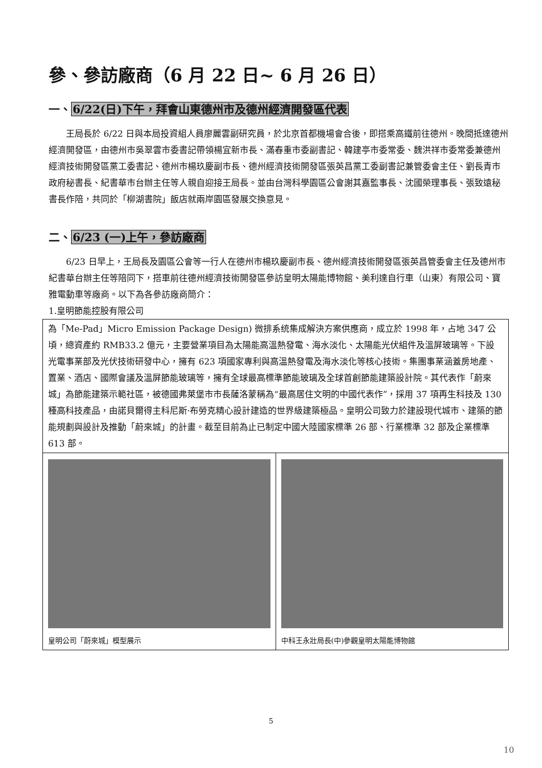參、參訪廠商（6 月 22 日~ 6 月 26 日）
一、6/22(日)下午，拜會山東德州市及德州經濟開發區代表
  王局長於 6/22 日與本局投資組人員廖麗雲副研究員，於北京首都機場會合後，即搭乘高鐵前往德州。晚間抵達德州經濟開發區，由德州市吳翠雲市委書記帶領楊宜新市長、滿春重市委副書記、韓建亭市委常委、魏洪祥市委常委兼德州經濟技術開發區黨工委書記、德州市楊玖慶副市長、德州經濟技術開發區張英昌黨工委副書記兼管委會主任、劉長青市政府秘書長、紀書華市台辦主任等人親自迎接王局長。並由台灣科學園區公會謝其嘉監事長、沈國榮理事長、張致遠秘書長作陪，共同於「柳湖書院」飯店就兩岸園區發展交換意見。
二、6/23 (一)上午，參訪廠商
  6/23 日早上，王局長及園區公會等一行人在德州市楊玖慶副市長、德州經濟技術開發區張英昌管委會主任及德州市紀書華台辦主任等陪同下，搭車前往德州經濟技術開發區參訪皇明太陽能博物館、美利達自行車（山東）有限公司、寶雅電動車等廠商。以下為各參訪廠商簡介：
1.皇明節能控股有限公司
| 為「Me-Pad」Micro Emission Package Design) 微排系统集成解決方案供應商，成立於 1998 年，占地 347 公頃，總資產約 RMB33.2 億元，主要營業項目為太陽能高溫熱發電、海水淡化、太陽能光伏組件及溫屏玻璃等。下設光電事業部及光伏技術研發中心，擁有 623 項國家專利與高溫熱發電及海水淡化等核心技術。集團事業涵蓋房地產、置業、酒店、國際會議及溫屏節能玻璃等，擁有全球最高標準節能玻璃及全球首創節能建築設計院。其代表作「蔚來城」為節能建築示範社區，被德國弗萊堡市市長薩洛蒙稱為“最高居住文明的中國代表作”，採用 37 項再生科技及 130 種高科技產品，由諾貝爾得主科尼斯·布勞克精心設計建造的世界級建築極品。皇明公司致力於建設現代城市、建築的節能規劃與設計及推動「蔚來城」的計畫。截至目前為止已制定中國大陸國家標準 26 部、行業標準 32 部及企業標準 613 部。 | |
| 皇明公司「蔚來城」模型展示 | 中科王永壯局長(中)參觀皇明太陽能博物館 |
5
10